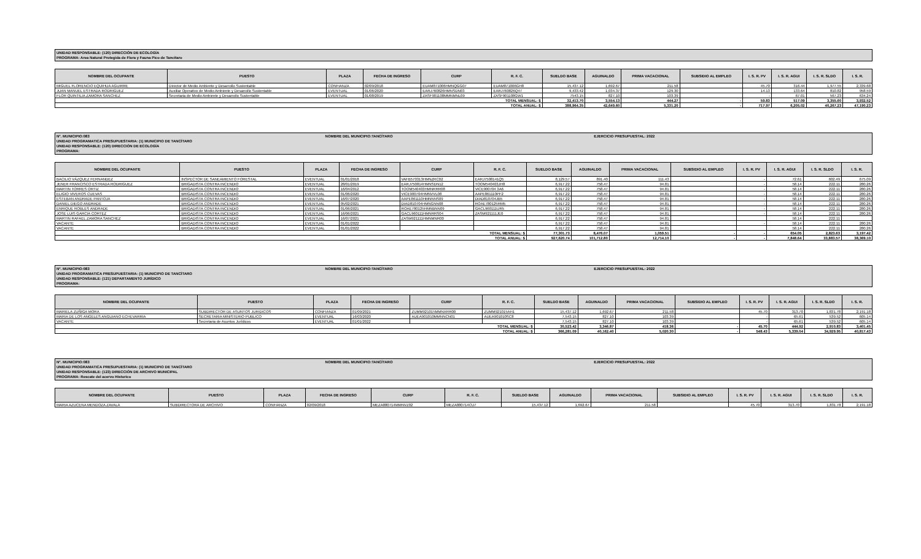UNIDAD RESPONSABLE: (120) DIRECCIÓN DE ECOLOGÍA
PROGRAMA: Area Natural Protegida de Flora y Fauna Pico de Tancitaro
| NOMBRE DEL OCUPANTE | PUESTO | PLAZA | FECHA DE INGRESO | CURP | R. F. C. | SUELDO BASE | AGUINALDO | PRIMA VACACIONAL | SUBSIDIO AL EMPLEO | I. S. R. PV | I. S. R. AGUI | I. S. R. SLDO | I. S. R. |
| --- | --- | --- | --- | --- | --- | --- | --- | --- | --- | --- | --- | --- | --- |
| MIGUEL FLORENCIO EQUIHUA AGUIRRE | Director de Medio Ambiente y Desarrollo Sustentable | CONFIANZA | 02/09/2018 | EUAM871006HMNQGG07 | EUAM871006GH8 | 15,437.12 | 1,692.67 | 211.58 | | 45.70 | 316.44 | 1,977.55 | 2,339.68 |
| JUAN MANUEL ESTRADA RODRIGUEZ | Auxiliar Operativo de Medio Ambiente y Desarrollo Sustentable | EVENTUAL | 01/06/2020 | EARJ760826HMNSDN03 | EARJ760826Q47 | 9,433.42 | 1,034.37 | 129.30 | | 14.13 | 133.64 | 810.82 | 958.59 |
| FLOR QUINTILIA ZAMORA SANCHEZ | Secretaria de Medio Ambiente y Desarrollo Sustentable | EVENTUAL | 01/08/2019 | ZASF901108MMNMNL09 | ZASF901108GW1 | 7543.15 | 827.10 | 103.39 | | - | 67.01 | 567.23 | 634.24 |
| TOTAL MENSUAL: $ | | | | | | 32,413.70 | 3,554.13 | 444.27 | - | 59.83 | 517.09 | 3,355.60 | 3,932.52 |
| TOTAL ANUAL: $ | | | | | | 388,964.35 | 42,649.60 | 5,331.20 | - | 717.97 | 6,205.02 | 40,267.23 | 47,190.23 |
N°. MUNICIPIO:083
NOMBRE DEL MUNICIPIO:TANCÍTARO
EJERCICIO PRESUPUESTAL: 2022
UNIDAD PROGRAMATICA PRESUPUESTARIA: (1) MUNICIPIO DE TANCÍTARO
UNIDAD RESPONSABLE: (120) DIRECCIÓN DE ECOLOGÍA
PROGRAMA:
| NOMBRE DEL OCUPANTE | PUESTO | PLAZA | FECHA DE INGRESO | CURP | R. F. C. | SUELDO BASE | AGUINALDO | PRIMA VACACIONAL | SUBSIDIO AL EMPLEO | I. S. R. PV | I. S. R. AGUI | I. S. R. SLDO | I. S. R. |
| --- | --- | --- | --- | --- | --- | --- | --- | --- | --- | --- | --- | --- | --- |
| BACILIO VÁZQUEZ FERNANDEZ | INSPECTOR DE SANEAMIENTO FORESTAL | EVENTUAL | 01/01/2018 | VAFB570313HMNZRC02 | EARJ7508141Q5 | 8,129.57 | 891.40 | 111.43 | | - | 72.61 | 602.49 | 675.09 |
| JENER FRANCISCO ESTRADA RODRIGUEZ | BRIGADISTA CONTRA INCENDIO | EVENTUAL | 28/01/2019 | EARJ750814HMNSDN12 | TOOM540403JH8 | 6,917.22 | 758.47 | 94.81 | | - | 58.14 | 222.11 | 280.26 |
| MARTIN TORRES ORTIZ | BRIGADISTA CONTRA INCENDIO | EVENTUAL | 16/04/2012 | TOOM540403HMNRRR08 | VICE900704 3A6 | 6,917.22 | 758.47 | 94.81 | | - | 58.14 | 222.11 | 280.26 |
| ELIGIO VIVEROS CUEVAS | BRIGADISTA CONTRA INCENDIO | EVENTUAL | 01/06/2020 | VICE900704HMNVVL08 | AAPE861110PF2 | 6,917.22 | 758.47 | 94.81 | | - | 58.14 | 222.11 | 280.26 |
| ESTEBAN ANDRADE PANTOJA | BRIGADISTA CONTRA INCENDIO | EVENTUAL | 16/07/2020 | AAPE861110HMNNNS09 | DIAD810704JB5 | 6,917.22 | 758.47 | 94.81 | | - | 58.14 | 222.11 | 280.26 |
| DANIEL DIEGO ANDRADE | BRIGADISTA CONTRA INCENDIO | EVENTUAL | 05/02/2021 | DIAD810704HMNGNN08 | ROAE780125RM5 | 6,917.22 | 758.47 | 94.81 | | - | 58.14 | 222.11 | 280.26 |
| ENRIQUE ROBLES ANDRADE | BRIGADISTA CONTRA INCENDIO | EVENTUAL | 01/06/2021 | ROAE780125HMNBNN09 | GACL960111UR5 | 6,917.22 | 758.47 | 94.81 | | - | 58.14 | 222.11 | 280.26 |
| JOSE LUIS GARCIA CORTEZ | BRIGADISTA CONTRA INCENDIO | EVENTUAL | 16/06/2021 | GACL960111HMNRRS04 | ZASM921111JE0 | 6,917.22 | 758.47 | 94.81 | | - | 58.14 | 222.11 | 280.26 |
| MARTIN RAFAEL ZAMORA SANCHEZ | BRIGADISTA CONTRA INCENDIO | EVENTUAL | 16/07/2021 | ZASM921111HMNMNR00 | | 6,917.22 | 758.47 | 94.81 | | | 58.14 | 222.11 | |
| VACANTE | BRIGADISTA CONTRA INCENDIO | EVENTUAL | 01/01/2022 | | | 6,917.22 | 758.47 | 94.81 | | - | 58.14 | 222.11 | 280.26 |
| VACANTE | BRIGADISTA CONTRA INCENDIO | EVENTUAL | 01/01/2022 | | | 6,917.22 | 758.47 | 94.81 | | | 58.14 | 222.11 | 280.26 |
| TOTAL MENSUAL: $ | | | | | | 77,301.73 | 8,476.07 | 1,059.51 | - | - | 654.05 | 2,823.63 | 3,197.42 |
| TOTAL ANUAL: $ | | | | | | 927,620.74 | 101,712.80 | 12,714.10 | - | - | 7,848.64 | 33,883.57 | 38,369.10 |
N°. MUNICIPIO:083
NOMBRE DEL MUNICIPIO:TANCÍTARO
EJERCICIO PRESUPUESTAL: 2022
UNIDAD PROGRAMATICA PRESUPUESTARIA: (1) MUNICIPIO DE TANCÍTARO
UNIDAD RESPONSABLE: (121) DEPARTAMENTO JURÍDICO
PROGRAMA:
| NOMBRE DEL OCUPANTE | PUESTO | PLAZA | FECHA DE INGRESO | CURP | R. F. C. | SUELDO BASE | AGUINALDO | PRIMA VACACIONAL | SUBSIDIO AL EMPLEO | I. S. R. PV | I. S. R. AGUI | I. S. R. SLDO | I. S. R. |
| --- | --- | --- | --- | --- | --- | --- | --- | --- | --- | --- | --- | --- | --- |
| MARIELA ZUÑIGA MORA | SUBDIRECTOR DE ASUNTOS JURIDICOS | CONFIANZA | 01/09/2021 | ZUMM921015MMNXRR00 | ZUMM921015AH1 | 15,437.12 | 1,692.67 | 211.58 | | 45.70 | 313.70 | 1,831.78 | 2,191.18 |
| MARIA DE LOS ANGELES ANGUIANO ECHEVARRIA | SECRETARIA MINISTERIO PUBLICO | EVENTUAL | 16/03/2020 | AUEA901010MMNNCN01 | AUEA901010SC8 | 7,543.15 | 827.10 | 103.39 | | - | 65.61 | 539.52 | 605.14 |
| VACANTE | Secretaria de Asuntos Jurídicos | EVENTUAL | 01/01/2022 | | | 7,543.15 | 827.10 | 103.39 | | - | 65.61 | 539.52 | 605.14 |
| TOTAL MENSUAL: $ | | | | | | 30,523.42 | 3,346.87 | 418.36 | - | 45.70 | 444.92 | 2,910.83 | 3,401.45 |
| TOTAL ANUAL: $ | | | | | | 366,281.09 | 40,162.40 | 5,020.30 | - | 548.43 | 5,339.04 | 34,929.95 | 40,817.43 |
N°. MUNICIPIO:083
NOMBRE DEL MUNICIPIO:TANCÍTARO
EJERCICIO PRESUPUESTAL: 2022
UNIDAD PROGRAMATICA PRESUPUESTARIA: (1) MUNICIPIO DE TANCÍTARO
UNIDAD RESPONSABLE: (123) DIRECCIÓN DE ARCHIVO MUNICIPAL
PROGRAMA: Rescate del acervo Historico
| NOMBRE DEL OCUPANTE | PUESTO | PLAZA | FECHA DE INGRESO | CURP | R. F. C. | SUELDO BASE | AGUINALDO | PRIMA VACACIONAL | SUBSIDIO AL EMPLEO | I. S. R. PV | I. S. R. AGUI | I. S. R. SLDO | I. S. R. |
| --- | --- | --- | --- | --- | --- | --- | --- | --- | --- | --- | --- | --- | --- |
| MARIA AZUCENA MENDOZA ZAVALA | SUBDIRECTORA DE ARCHIVO | CONFIANZA | 02/09/2018 | MEZA880714MMNVZ02 | MEZA880714CU7 | 15,437.12 | 1,692.67 | 211.58 | | 45.70 | 313.70 | 1,831.78 | 2,191.18 |